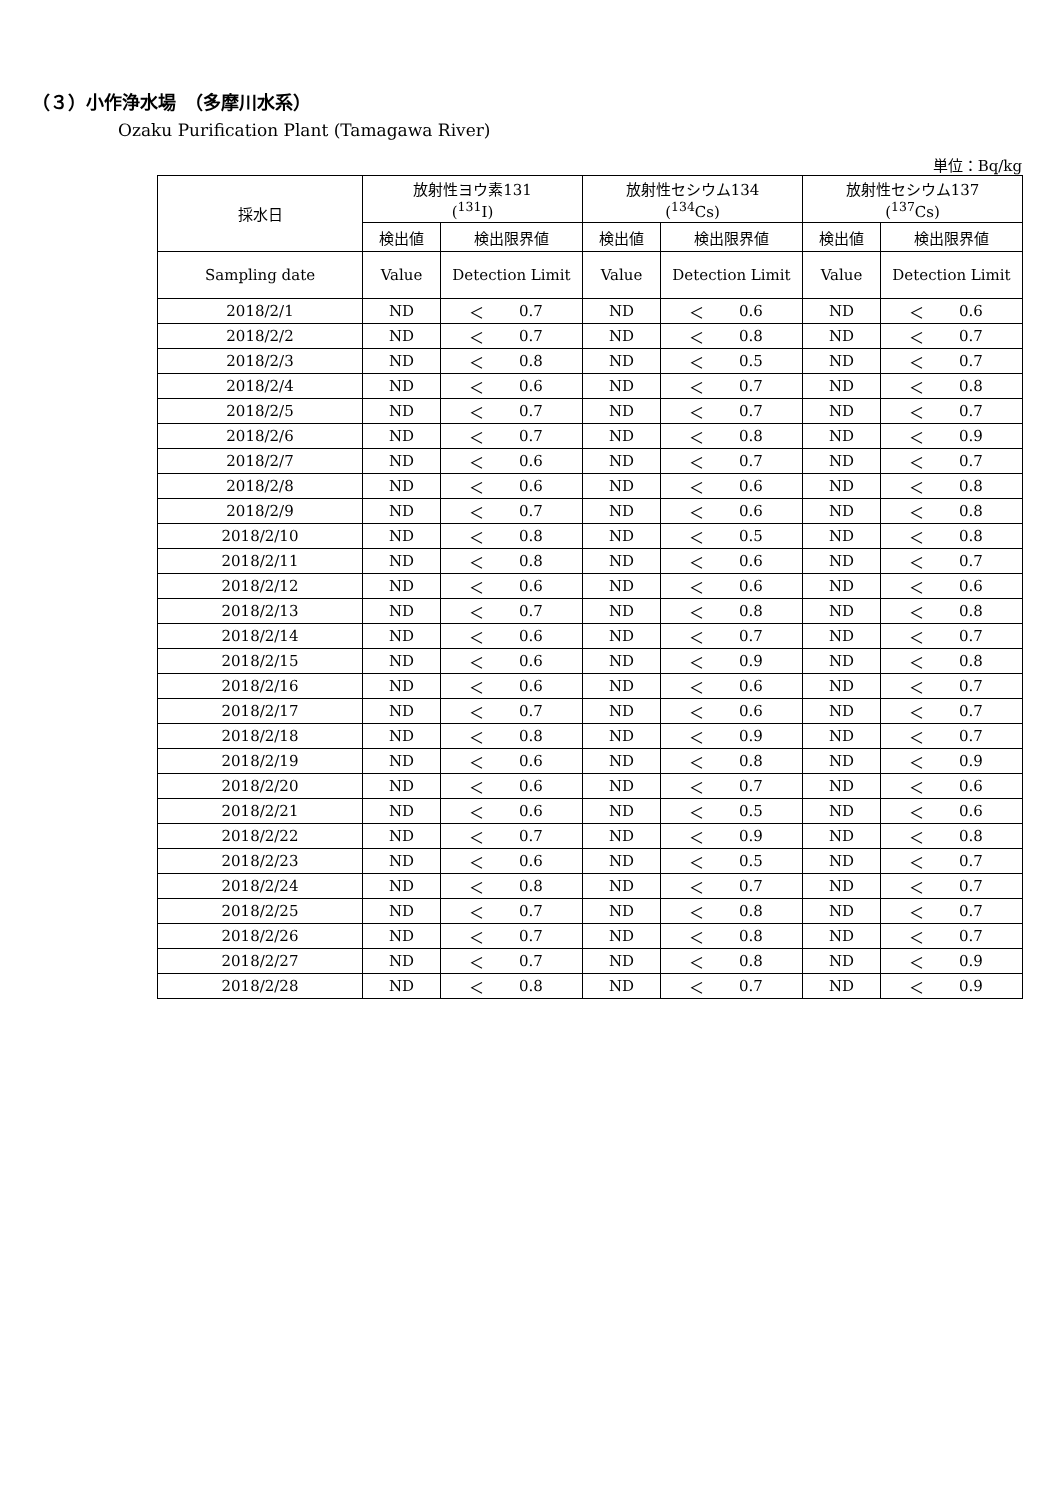（３）小作浄水場　（多摩川水系）
Ozaku Purification Plant (Tamagawa River)
単位：Bq/kg
| 採水日 | 放射性ヨウ素131 (<sup>131</sup>I) | | | 放射性セシウム134 (<sup>134</sup>Cs) | | | 放射性セシウム137 (<sup>137</sup>Cs) | | |
| --- | --- | --- | --- | --- | --- | --- | --- | --- | --- |
| | 検出値 | 検出限界値 | | 検出値 | 検出限界値 | | 検出値 | 検出限界値 | |
| Sampling date | Value | Detection Limit | | Value | Detection Limit | | Value | Detection Limit | |
| 2018/2/1 | ND | ＜ | 0.7 | ND | ＜ | 0.6 | ND | ＜ | 0.6 |
| 2018/2/2 | ND | ＜ | 0.7 | ND | ＜ | 0.8 | ND | ＜ | 0.7 |
| 2018/2/3 | ND | ＜ | 0.8 | ND | ＜ | 0.5 | ND | ＜ | 0.7 |
| 2018/2/4 | ND | ＜ | 0.6 | ND | ＜ | 0.7 | ND | ＜ | 0.8 |
| 2018/2/5 | ND | ＜ | 0.7 | ND | ＜ | 0.7 | ND | ＜ | 0.7 |
| 2018/2/6 | ND | ＜ | 0.7 | ND | ＜ | 0.8 | ND | ＜ | 0.9 |
| 2018/2/7 | ND | ＜ | 0.6 | ND | ＜ | 0.7 | ND | ＜ | 0.7 |
| 2018/2/8 | ND | ＜ | 0.6 | ND | ＜ | 0.6 | ND | ＜ | 0.8 |
| 2018/2/9 | ND | ＜ | 0.7 | ND | ＜ | 0.6 | ND | ＜ | 0.8 |
| 2018/2/10 | ND | ＜ | 0.8 | ND | ＜ | 0.5 | ND | ＜ | 0.8 |
| 2018/2/11 | ND | ＜ | 0.8 | ND | ＜ | 0.6 | ND | ＜ | 0.7 |
| 2018/2/12 | ND | ＜ | 0.6 | ND | ＜ | 0.6 | ND | ＜ | 0.6 |
| 2018/2/13 | ND | ＜ | 0.7 | ND | ＜ | 0.8 | ND | ＜ | 0.8 |
| 2018/2/14 | ND | ＜ | 0.6 | ND | ＜ | 0.7 | ND | ＜ | 0.7 |
| 2018/2/15 | ND | ＜ | 0.6 | ND | ＜ | 0.9 | ND | ＜ | 0.8 |
| 2018/2/16 | ND | ＜ | 0.6 | ND | ＜ | 0.6 | ND | ＜ | 0.7 |
| 2018/2/17 | ND | ＜ | 0.7 | ND | ＜ | 0.6 | ND | ＜ | 0.7 |
| 2018/2/18 | ND | ＜ | 0.8 | ND | ＜ | 0.9 | ND | ＜ | 0.7 |
| 2018/2/19 | ND | ＜ | 0.6 | ND | ＜ | 0.8 | ND | ＜ | 0.9 |
| 2018/2/20 | ND | ＜ | 0.6 | ND | ＜ | 0.7 | ND | ＜ | 0.6 |
| 2018/2/21 | ND | ＜ | 0.6 | ND | ＜ | 0.5 | ND | ＜ | 0.6 |
| 2018/2/22 | ND | ＜ | 0.7 | ND | ＜ | 0.9 | ND | ＜ | 0.8 |
| 2018/2/23 | ND | ＜ | 0.6 | ND | ＜ | 0.5 | ND | ＜ | 0.7 |
| 2018/2/24 | ND | ＜ | 0.8 | ND | ＜ | 0.7 | ND | ＜ | 0.7 |
| 2018/2/25 | ND | ＜ | 0.7 | ND | ＜ | 0.8 | ND | ＜ | 0.7 |
| 2018/2/26 | ND | ＜ | 0.7 | ND | ＜ | 0.8 | ND | ＜ | 0.7 |
| 2018/2/27 | ND | ＜ | 0.7 | ND | ＜ | 0.8 | ND | ＜ | 0.9 |
| 2018/2/28 | ND | ＜ | 0.8 | ND | ＜ | 0.7 | ND | ＜ | 0.9 |